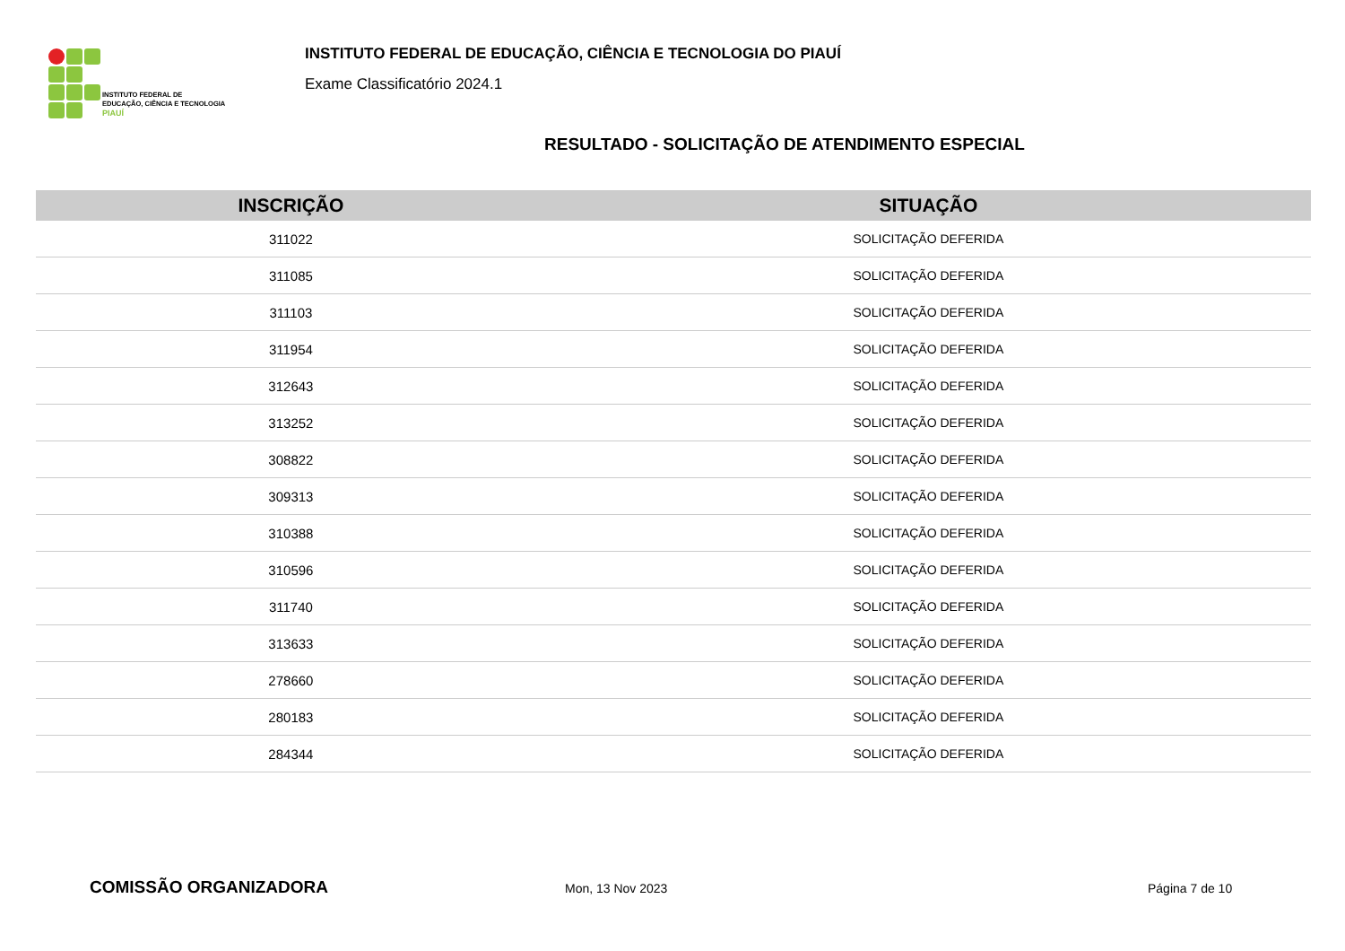INSTITUTO FEDERAL DE
EDUCAÇÃO, CIÊNCIA E TECNOLOGIA
PIAUÍ
INSTITUTO FEDERAL DE EDUCAÇÃO, CIÊNCIA E TECNOLOGIA DO PIAUÍ
Exame Classificatório 2024.1
RESULTADO - SOLICITAÇÃO DE ATENDIMENTO ESPECIAL
| INSCRIÇÃO | SITUAÇÃO |
| --- | --- |
| 311022 | SOLICITAÇÃO DEFERIDA |
| 311085 | SOLICITAÇÃO DEFERIDA |
| 311103 | SOLICITAÇÃO DEFERIDA |
| 311954 | SOLICITAÇÃO DEFERIDA |
| 312643 | SOLICITAÇÃO DEFERIDA |
| 313252 | SOLICITAÇÃO DEFERIDA |
| 308822 | SOLICITAÇÃO DEFERIDA |
| 309313 | SOLICITAÇÃO DEFERIDA |
| 310388 | SOLICITAÇÃO DEFERIDA |
| 310596 | SOLICITAÇÃO DEFERIDA |
| 311740 | SOLICITAÇÃO DEFERIDA |
| 313633 | SOLICITAÇÃO DEFERIDA |
| 278660 | SOLICITAÇÃO DEFERIDA |
| 280183 | SOLICITAÇÃO DEFERIDA |
| 284344 | SOLICITAÇÃO DEFERIDA |
COMISSÃO ORGANIZADORA
Mon, 13 Nov 2023 Página 7 de 10